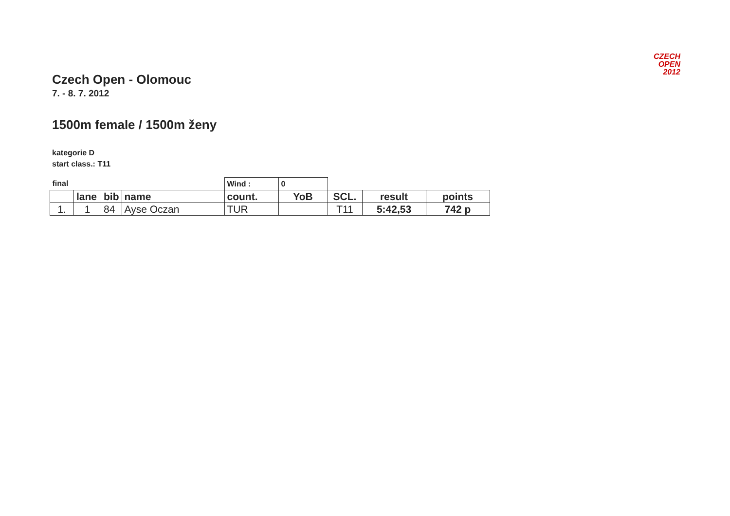CZECH
OPEN
2012
Czech Open - Olomouc
7. - 8. 7. 2012
1500m female / 1500m ženy
kategorie D
start class.: T11
| final | | | | Wind : | 0 | | | |
| | lane | bib | name | count. | YoB | SCL. | result | points |
| 1. | 1 | 84 | Ayse Oczan | TUR | | T11 | 5:42,53 | 742 p |